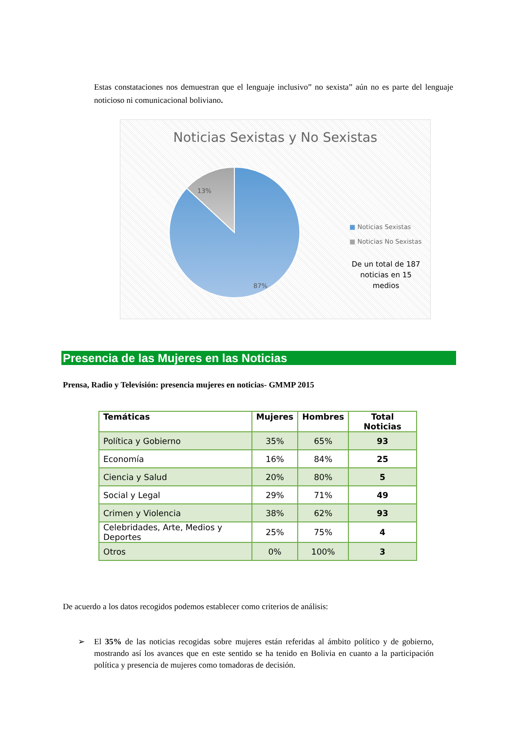Estas constataciones nos demuestran que el lenguaje inclusivo” no sexista” aún no es parte del lenguaje noticioso ni comunicacional boliviano.
Noticias Sexistas y No Sexistas
13%
87%
■ Noticias Sexistas
■ Noticias No Sexistas
De un total de 187 noticias en 15 medios
Presencia de las Mujeres en las Noticias
Prensa, Radio y Televisión: presencia mujeres en noticias- GMMP 2015
| Temáticas | Mujeres | Hombres | Total Noticias |
| --- | --- | --- | --- |
| Política y Gobierno | 35% | 65% | 93 |
| Economía | 16% | 84% | 25 |
| Ciencia y Salud | 20% | 80% | 5 |
| Social y Legal | 29% | 71% | 49 |
| Crimen y Violencia | 38% | 62% | 93 |
| Celebridades, Arte, Medios y Deportes | 25% | 75% | 4 |
| Otros | 0% | 100% | 3 |
De acuerdo a los datos recogidos podemos establecer como criterios de análisis:
➢ El 35% de las noticias recogidas sobre mujeres están referidas al ámbito político y de gobierno, mostrando así los avances que en este sentido se ha tenido en Bolivia en cuanto a la participación política y presencia de mujeres como tomadoras de decisión.